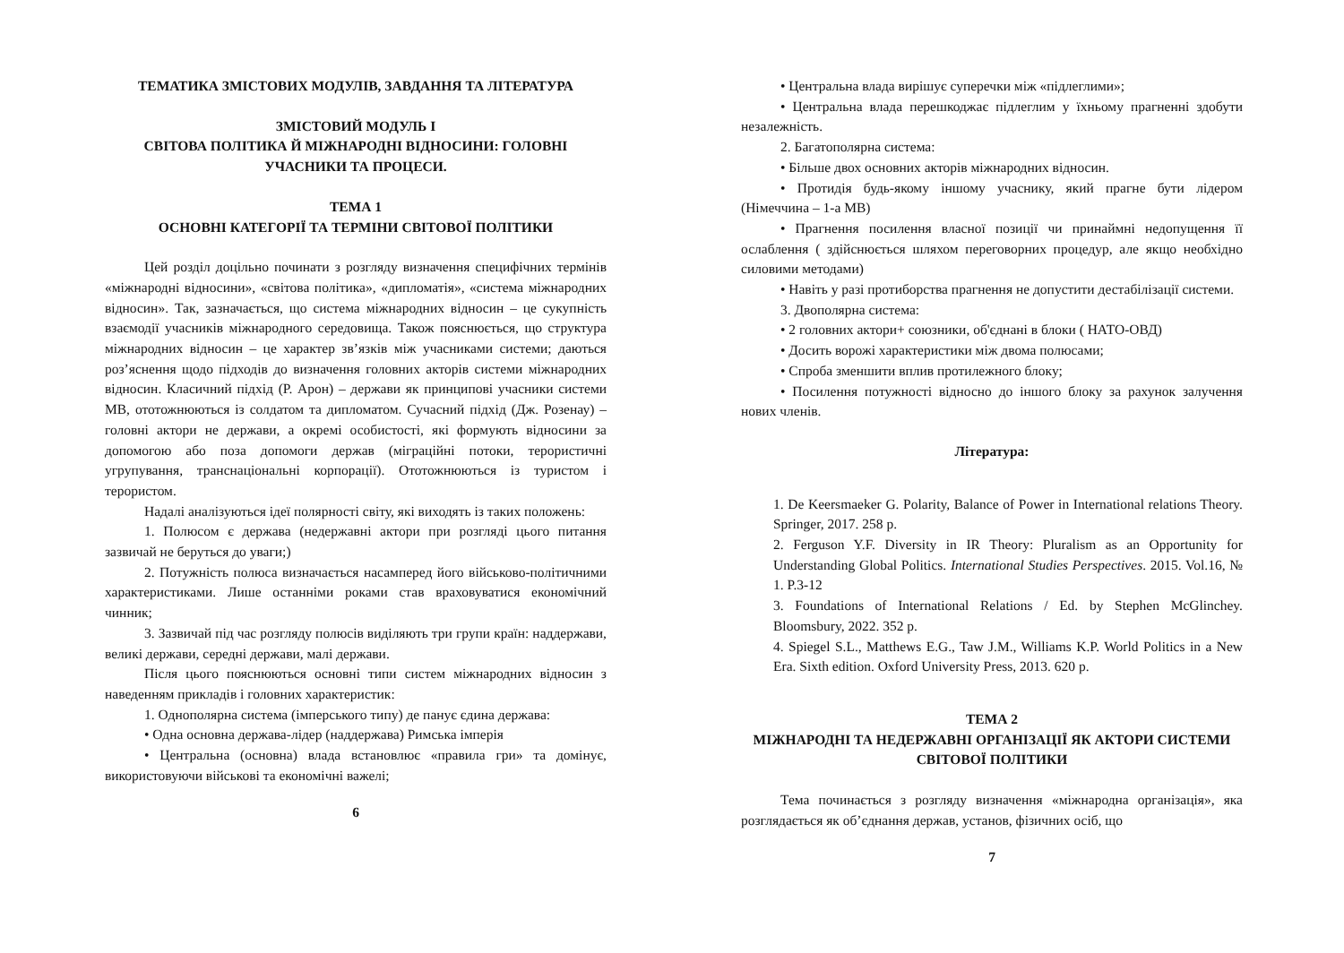ТЕМАТИКА ЗМІСТОВИХ МОДУЛІВ, ЗАВДАННЯ ТА ЛІТЕРАТУРА
ЗМІСТОВИЙ МОДУЛЬ І
СВІТОВА ПОЛІТИКА Й МІЖНАРОДНІ ВІДНОСИНИ: ГОЛОВНІ УЧАСНИКИ ТА ПРОЦЕСИ.
ТЕМА 1
ОСНОВНІ КАТЕГОРІЇ ТА ТЕРМІНИ СВІТОВОЇ ПОЛІТИКИ
Цей розділ доцільно починати з розгляду визначення специфічних термінів «міжнародні відносини», «світова політика», «дипломатія», «система міжнародних відносин». Так, зазначається, що система міжнародних відносин – це сукупність взаємодії учасників міжнародного середовища. Також пояснюється, що структура міжнародних відносин – це характер зв’язків між учасниками системи; даються роз’яснення щодо підходів до визначення головних акторів системи міжнародних відносин. Класичний підхід (Р. Арон) – держави як принципові учасники системи МВ, ототожнюються із солдатом та дипломатом. Сучасний підхід (Дж. Розенау) – головні актори не держави, а окремі особистості, які формують відносини за допомогою або поза допомоги держав (міграційні потоки, терористичні угрупування, транснаціональні корпорації). Ототожнюються із туристом і терористом.
Надалі аналізуються ідеї полярності світу, які виходять із таких положень:
1. Полюсом є держава (недержавні актори при розгляді цього питання зазвичай не беруться до уваги;)
2. Потужність полюса визначається насамперед його військово-політичними характеристиками. Лише останніми роками став враховуватися економічний чинник;
3. Зазвичай під час розгляду полюсів виділяють три групи країн: наддержави, великі держави, середні держави, малі держави.
Після цього пояснюються основні типи систем міжнародних відносин з наведенням прикладів і головних характеристик:
1. Однополярна система (імперського типу) де панує єдина держава:
• Одна основна держава-лідер (наддержава) Римська імперія
• Центральна (основна) влада встановлює «правила гри» та домінує, використовуючи військові та економічні важелі;
6
• Центральна влада вирішує суперечки між «підлеглими»;
• Центральна влада перешкоджає підлеглим у їхньому прагненні здобути незалежність.
2. Багатополярна система:
• Більше двох основних акторів міжнародних відносин.
• Протидія будь-якому іншому учаснику, який прагне бути лідером (Німеччина – 1-а МВ)
• Прагнення посилення власної позиції чи принаймні недопущення її ослаблення ( здійснюється шляхом переговорних процедур, але якщо необхідно силовими методами)
• Навіть у разі протиборства прагнення не допустити дестабілізації системи.
3. Двополярна система:
• 2 головних актори+ союзники, об'єднані в блоки ( НАТО-ОВД)
• Досить ворожі характеристики між двома полюсами;
• Спроба зменшити вплив протилежного блоку;
• Посилення потужності відносно до іншого блоку за рахунок залучення нових членів.
Література:
1. De Keersmaeker G. Polarity, Balance of Power in International relations Theory. Springer, 2017. 258 p.
2. Ferguson Y.F. Diversity in IR Theory: Pluralism as an Opportunity for Understanding Global Politics. International Studies Perspectives. 2015. Vol.16, № 1. P.3-12
3. Foundations of International Relations / Ed. by Stephen McGlinchey. Bloomsbury, 2022. 352 p.
4. Spiegel S.L., Matthews E.G., Taw J.M., Williams K.P. World Politics in a New Era. Sixth edition. Oxford University Press, 2013. 620 p.
ТЕМА 2
МІЖНАРОДНІ ТА НЕДЕРЖАВНІ ОРГАНІЗАЦІЇ ЯК АКТОРИ СИСТЕМИ СВІТОВОЇ ПОЛІТИКИ
Тема починається з розгляду визначення «міжнародна організація», яка розглядається як об’єднання держав, установ, фізичних осіб, що
7